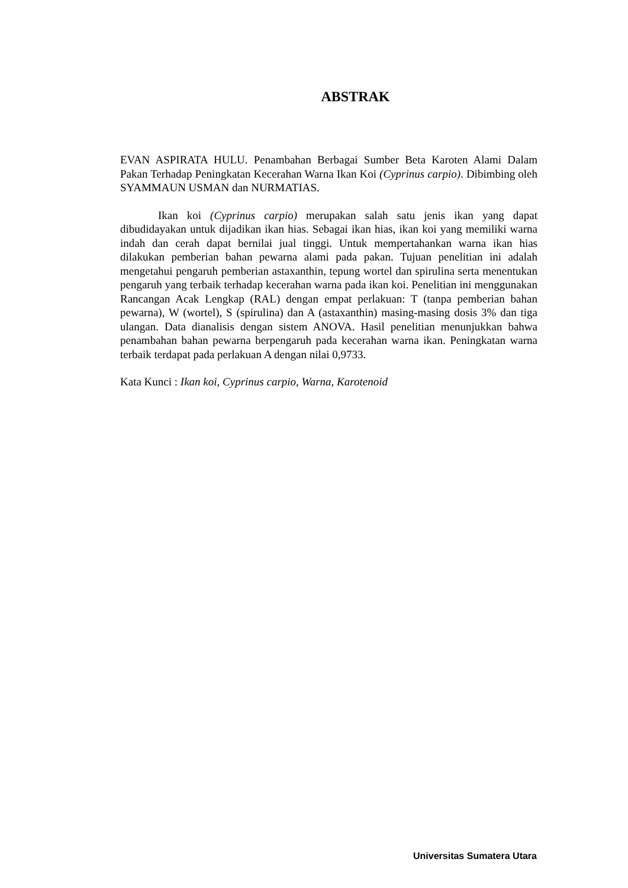ABSTRAK
EVAN ASPIRATA HULU. Penambahan Berbagai Sumber Beta Karoten Alami Dalam Pakan Terhadap Peningkatan Kecerahan Warna Ikan Koi (Cyprinus carpio). Dibimbing oleh SYAMMAUN USMAN dan NURMATIAS.
Ikan koi (Cyprinus carpio) merupakan salah satu jenis ikan yang dapat dibudidayakan untuk dijadikan ikan hias. Sebagai ikan hias, ikan koi yang memiliki warna indah dan cerah dapat bernilai jual tinggi. Untuk mempertahankan warna ikan hias dilakukan pemberian bahan pewarna alami pada pakan. Tujuan penelitian ini adalah mengetahui pengaruh pemberian astaxanthin, tepung wortel dan spirulina serta menentukan pengaruh yang terbaik terhadap kecerahan warna pada ikan koi. Penelitian ini menggunakan Rancangan Acak Lengkap (RAL) dengan empat perlakuan: T (tanpa pemberian bahan pewarna), W (wortel), S (spirulina) dan A (astaxanthin) masing-masing dosis 3% dan tiga ulangan. Data dianalisis dengan sistem ANOVA. Hasil penelitian menunjukkan bahwa penambahan bahan pewarna berpengaruh pada kecerahan warna ikan. Peningkatan warna terbaik terdapat pada perlakuan A dengan nilai 0,9733.
Kata Kunci : Ikan koi, Cyprinus carpio, Warna, Karotenoid
Universitas Sumatera Utara